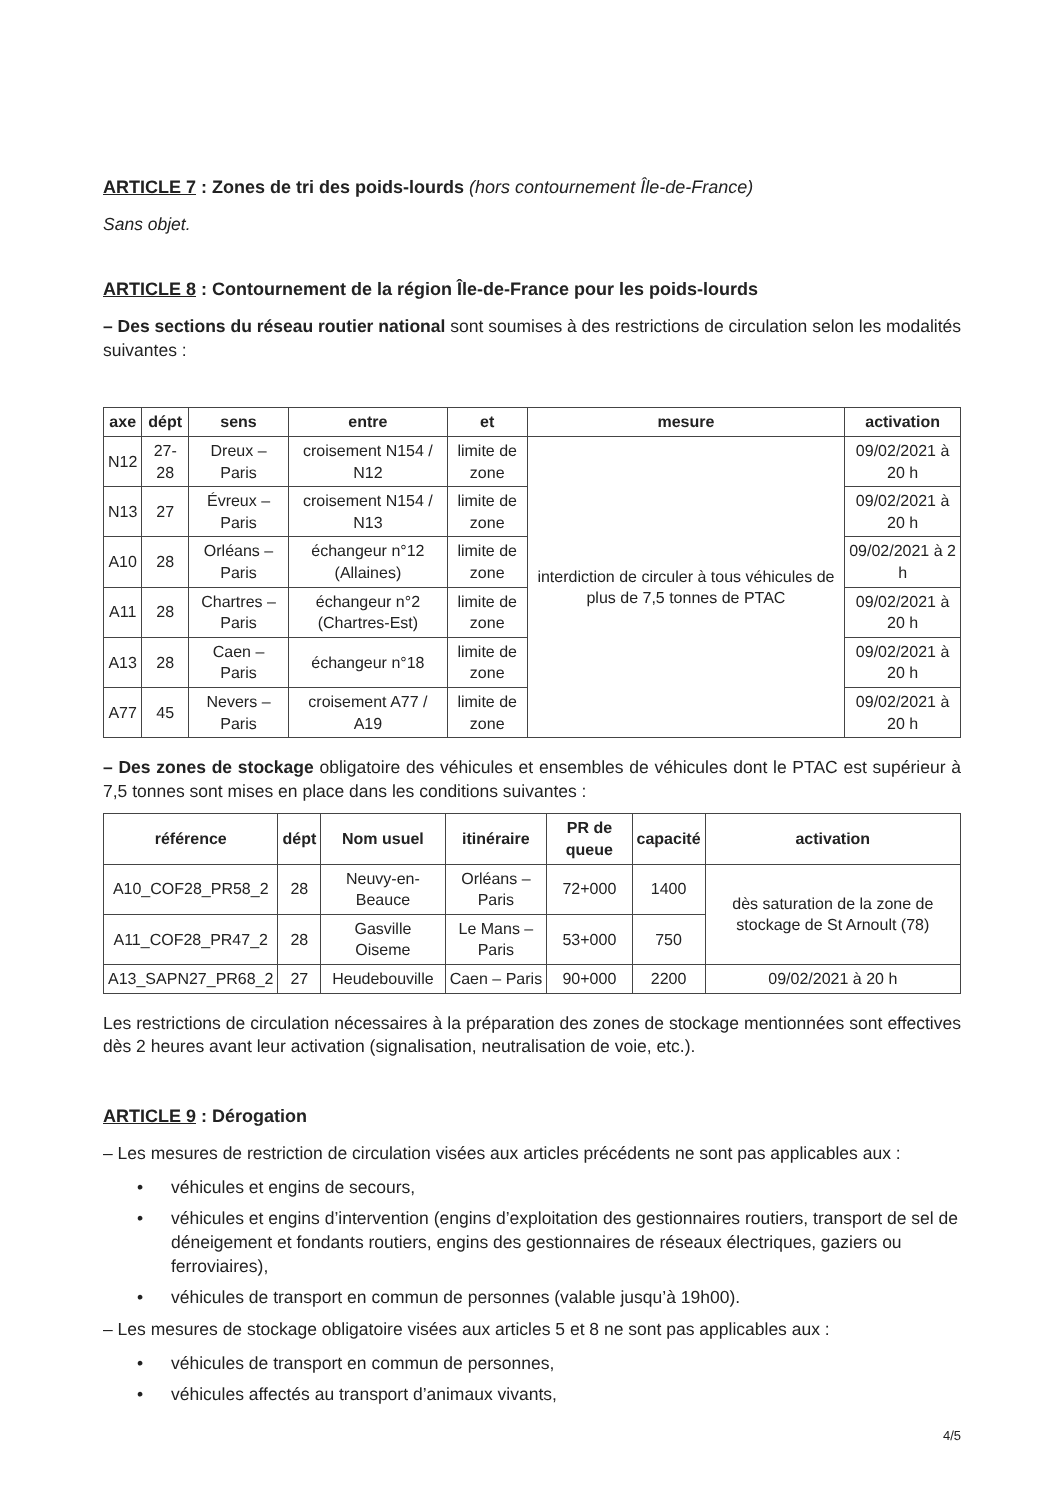ARTICLE 7 : Zones de tri des poids-lourds (hors contournement Île-de-France)
Sans objet.
ARTICLE 8 : Contournement de la région Île-de-France pour les poids-lourds
– Des sections du réseau routier national sont soumises à des restrictions de circulation selon les modalités suivantes :
| axe | dépt | sens | entre | et | mesure | activation |
| --- | --- | --- | --- | --- | --- | --- |
| N12 | 27-28 | Dreux – Paris | croisement N154 / N12 | limite de zone | interdiction de circuler à tous véhicules de plus de 7,5 tonnes de PTAC | 09/02/2021 à 20 h |
| N13 | 27 | Évreux – Paris | croisement N154 / N13 | limite de zone | | 09/02/2021 à 20 h |
| A10 | 28 | Orléans – Paris | échangeur n°12 (Allaines) | limite de zone | | 09/02/2021 à 2 h |
| A11 | 28 | Chartres – Paris | échangeur n°2 (Chartres-Est) | limite de zone | | 09/02/2021 à 20 h |
| A13 | 28 | Caen – Paris | échangeur n°18 | limite de zone | | 09/02/2021 à 20 h |
| A77 | 45 | Nevers – Paris | croisement A77 / A19 | limite de zone | | 09/02/2021 à 20 h |
– Des zones de stockage obligatoire des véhicules et ensembles de véhicules dont le PTAC est supérieur à 7,5 tonnes sont mises en place dans les conditions suivantes :
| référence | dépt | Nom usuel | itinéraire | PR de queue | capacité | activation |
| --- | --- | --- | --- | --- | --- | --- |
| A10_COF28_PR58_2 | 28 | Neuvy-en-Beauce | Orléans – Paris | 72+000 | 1400 | dès saturation de la zone de stockage de St Arnoult (78) |
| A11_COF28_PR47_2 | 28 | Gasville Oiseme | Le Mans – Paris | 53+000 | 750 | |
| A13_SAPN27_PR68_2 | 27 | Heudebouville | Caen – Paris | 90+000 | 2200 | 09/02/2021 à 20 h |
Les restrictions de circulation nécessaires à la préparation des zones de stockage mentionnées sont effectives dès 2 heures avant leur activation (signalisation, neutralisation de voie, etc.).
ARTICLE 9 : Dérogation
– Les mesures de restriction de circulation visées aux articles précédents ne sont pas applicables aux :
• véhicules et engins de secours,
• véhicules et engins d’intervention (engins d’exploitation des gestionnaires routiers, transport de sel de déneigement et fondants routiers, engins des gestionnaires de réseaux électriques, gaziers ou ferroviaires),
• véhicules de transport en commun de personnes (valable jusqu’à 19h00).
– Les mesures de stockage obligatoire visées aux articles 5 et 8 ne sont pas applicables aux :
• véhicules de transport en commun de personnes,
• véhicules affectés au transport d’animaux vivants,
4/5